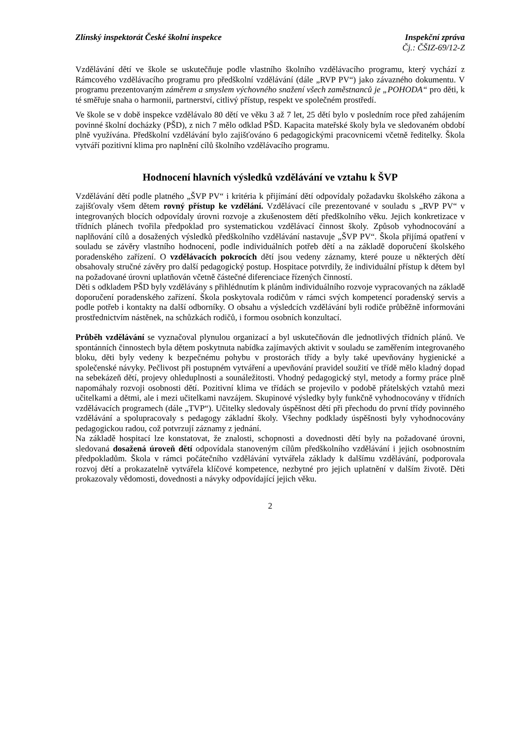Zlínský inspektorát České školní inspekce
Inspekční zpráva
Čj.: ČŠIZ-69/12-Z
Vzdělávání dětí ve škole se uskutečňuje podle vlastního školního vzdělávacího programu, který vychází z Rámcového vzdělávacího programu pro předškolní vzdělávání (dále „RVP PV“) jako závazného dokumentu. V programu prezentovaným záměrem a smyslem výchovného snažení všech zaměstnanců je „POHODA“ pro děti, k té směřuje snaha o harmonii, partnerství, citlivý přístup, respekt ve společném prostředí.
Ve škole se v době inspekce vzdělávalo 80 dětí ve věku 3 až 7 let, 25 dětí bylo v posledním roce před zahájením povinné školní docházky (PŠD), z nich 7 mělo odklad PŠD. Kapacita mateřské školy byla ve sledovaném období plně využívána. Předškolní vzdělávání bylo zajišťováno 6 pedagogickými pracovnicemi včetně ředitelky. Škola vytváří pozitivní klima pro naplnění cílů školního vzdělávacího programu.
Hodnocení hlavních výsledků vzdělávání ve vztahu k ŠVP
Vzdělávání dětí podle platného „ŠVP PV“ i kritéria k přijímání dětí odpovídaly požadavku školského zákona a zajišťovaly všem dětem rovný přístup ke vzdělání. Vzdělávací cíle prezentované v souladu s „RVP PV“ v integrovaných blocích odpovídaly úrovni rozvoje a zkušenostem dětí předškolního věku. Jejich konkretizace v třídních plánech tvořila předpoklad pro systematickou vzdělávací činnost školy. Způsob vyhodnocování a naplňování cílů a dosažených výsledků předškolního vzdělávání nastavuje „ŠVP PV“. Škola přijímá opatření v souladu se závěry vlastního hodnocení, podle individuálních potřeb dětí a na základě doporučení školského poradenského zařízení. O vzdělávacích pokrocích dětí jsou vedeny záznamy, které pouze u některých dětí obsahovaly stručné závěry pro další pedagogický postup. Hospitace potvrdily, že individuální přístup k dětem byl na požadované úrovni uplatňován včetně částečné diferenciace řízených činností.
Děti s odkladem PŠD byly vzdělávány s přihlédnutím k plánům individuálního rozvoje vypracovaných na základě doporučení poradenského zařízení. Škola poskytovala rodičům v rámci svých kompetencí poradenský servis a podle potřeb i kontakty na další odborníky. O obsahu a výsledcích vzdělávání byli rodiče průběžně informováni prostřednictvím nástěnek, na schůzkách rodičů, i formou osobních konzultací.
Průběh vzdělávání se vyznačoval plynulou organizací a byl uskutečňován dle jednotlivých třídních plánů. Ve spontánních činnostech byla dětem poskytnuta nabídka zajímavých aktivit v souladu se zaměřením integrovaného bloku, děti byly vedeny k bezpečnému pohybu v prostorách třídy a byly také upevňovány hygienické a společenské návyky. Pečlivost při postupném vytváření a upevňování pravidel soužití ve třídě mělo kladný dopad na sebekázeň dětí, projevy ohleduplnosti a sounáležitosti. Vhodný pedagogický styl, metody a formy práce plně napomáhaly rozvoji osobnosti dětí. Pozitivní klima ve třídách se projevilo v podobě přátelských vztahů mezi učitelkami a dětmi, ale i mezi učitelkami navzájem. Skupinové výsledky byly funkčně vyhodnocovány v třídních vzdělávacích programech (dále „TVP“). Učitelky sledovaly úspěšnost dětí při přechodu do první třídy povinného vzdělávání a spolupracovaly s pedagogy základní školy. Všechny podklady úspěšnosti byly vyhodnocovány pedagogickou radou, což potvrzují záznamy z jednání.
Na základě hospitací lze konstatovat, že znalosti, schopnosti a dovednosti dětí byly na požadované úrovni, sledovaná dosažená úroveň dětí odpovídala stanoveným cílům předškolního vzdělávání i jejich osobnostním předpokladům. Škola v rámci počátečního vzdělávání vytvářela základy k dalšímu vzdělávání, podporovala rozvoj dětí a prokazatelně vytvářela klíčové kompetence, nezbytné pro jejich uplatnění v dalším životě. Děti prokazovaly vědomosti, dovednosti a návyky odpovídající jejich věku.
2